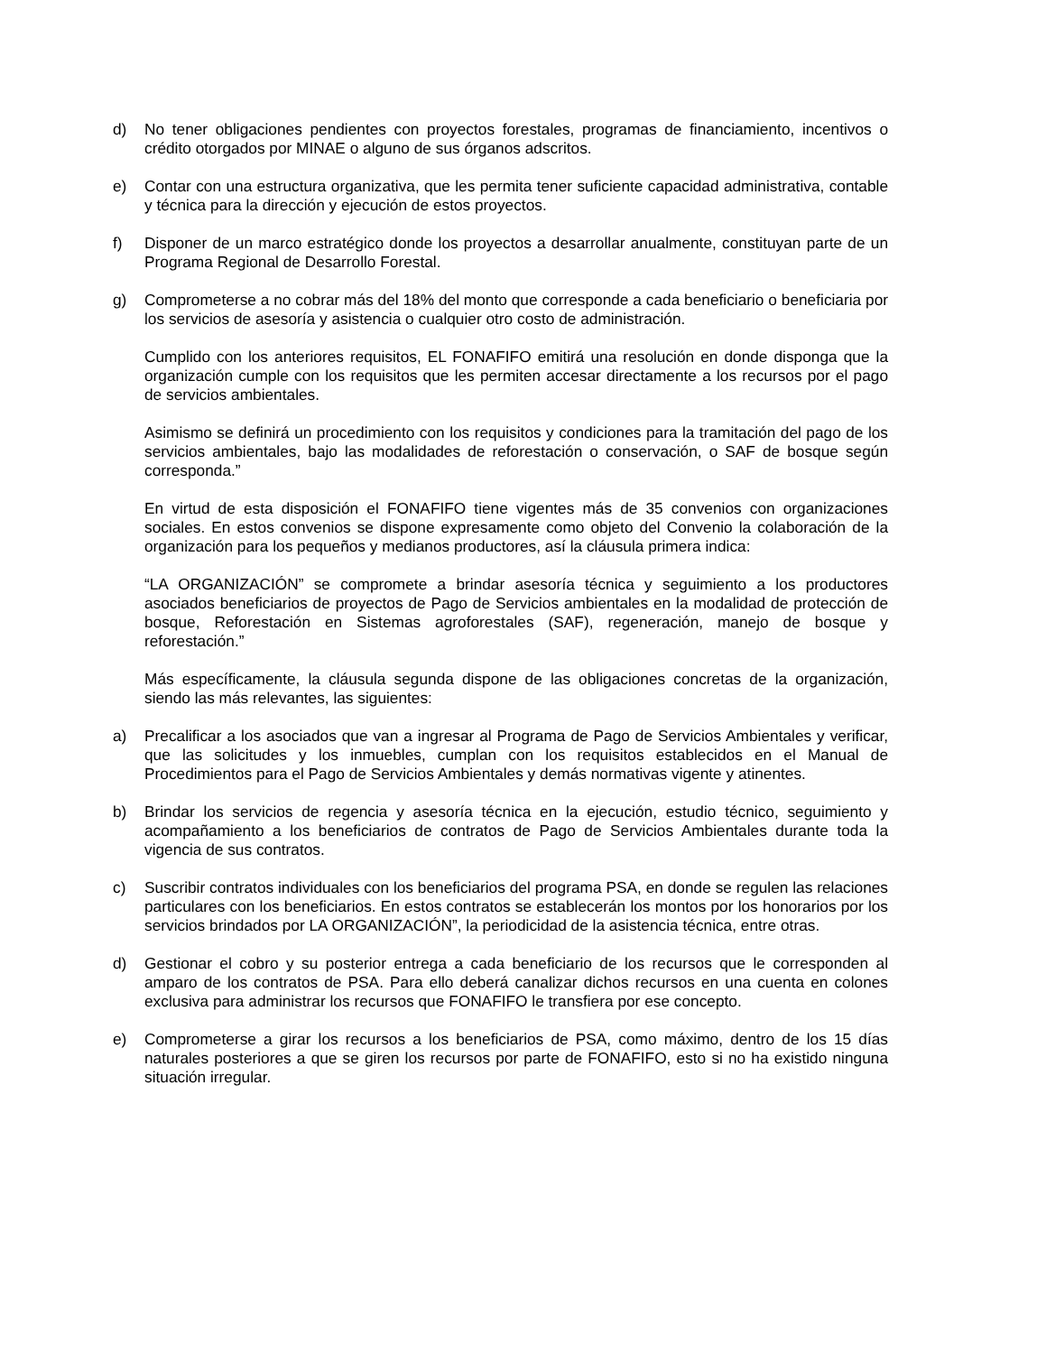d) No tener obligaciones pendientes con proyectos forestales, programas de financiamiento, incentivos o crédito otorgados por MINAE o alguno de sus órganos adscritos.
e) Contar con una estructura organizativa, que les permita tener suficiente capacidad administrativa, contable y técnica para la dirección y ejecución de estos proyectos.
f) Disponer de un marco estratégico donde los proyectos a desarrollar anualmente, constituyan parte de un Programa Regional de Desarrollo Forestal.
g) Comprometerse a no cobrar más del 18% del monto que corresponde a cada beneficiario o beneficiaria por los servicios de asesoría y asistencia o cualquier otro costo de administración.
Cumplido con los anteriores requisitos, EL FONAFIFO emitirá una resolución en donde disponga que la organización cumple con los requisitos que les permiten accesar directamente a los recursos por el pago de servicios ambientales.
Asimismo se definirá un procedimiento con los requisitos y condiciones para la tramitación del pago de los servicios ambientales, bajo las modalidades de reforestación o conservación, o SAF de bosque según corresponda.”
En virtud de esta disposición el FONAFIFO tiene vigentes más de 35 convenios con organizaciones sociales. En estos convenios se dispone expresamente como objeto del Convenio la colaboración de la organización para los pequeños y medianos productores, así la cláusula primera indica:
“LA ORGANIZACIÓN” se compromete a brindar asesoría técnica y seguimiento a los productores asociados beneficiarios de proyectos de Pago de Servicios ambientales en la modalidad de protección de bosque, Reforestación en Sistemas agroforestales (SAF), regeneración, manejo de bosque y reforestación.”
Más específicamente, la cláusula segunda dispone de las obligaciones concretas de la organización, siendo las más relevantes, las siguientes:
a) Precalificar a los asociados que van a ingresar al Programa de Pago de Servicios Ambientales y verificar, que las solicitudes y los inmuebles, cumplan con los requisitos establecidos en el Manual de Procedimientos para el Pago de Servicios Ambientales y demás normativas vigente y atinentes.
b) Brindar los servicios de regencia y asesoría técnica en la ejecución, estudio técnico, seguimiento y acompañamiento a los beneficiarios de contratos de Pago de Servicios Ambientales durante toda la vigencia de sus contratos.
c) Suscribir contratos individuales con los beneficiarios del programa PSA, en donde se regulen las relaciones particulares con los beneficiarios. En estos contratos se establecerán los montos por los honorarios por los servicios brindados por LA ORGANIZACIÓN”, la periodicidad de la asistencia técnica, entre otras.
d) Gestionar el cobro y su posterior entrega a cada beneficiario de los recursos que le corresponden al amparo de los contratos de PSA. Para ello deberá canalizar dichos recursos en una cuenta en colones exclusiva para administrar los recursos que FONAFIFO le transfiera por ese concepto.
e) Comprometerse a girar los recursos a los beneficiarios de PSA, como máximo, dentro de los 15 días naturales posteriores a que se giren los recursos por parte de FONAFIFO, esto si no ha existido ninguna situación irregular.